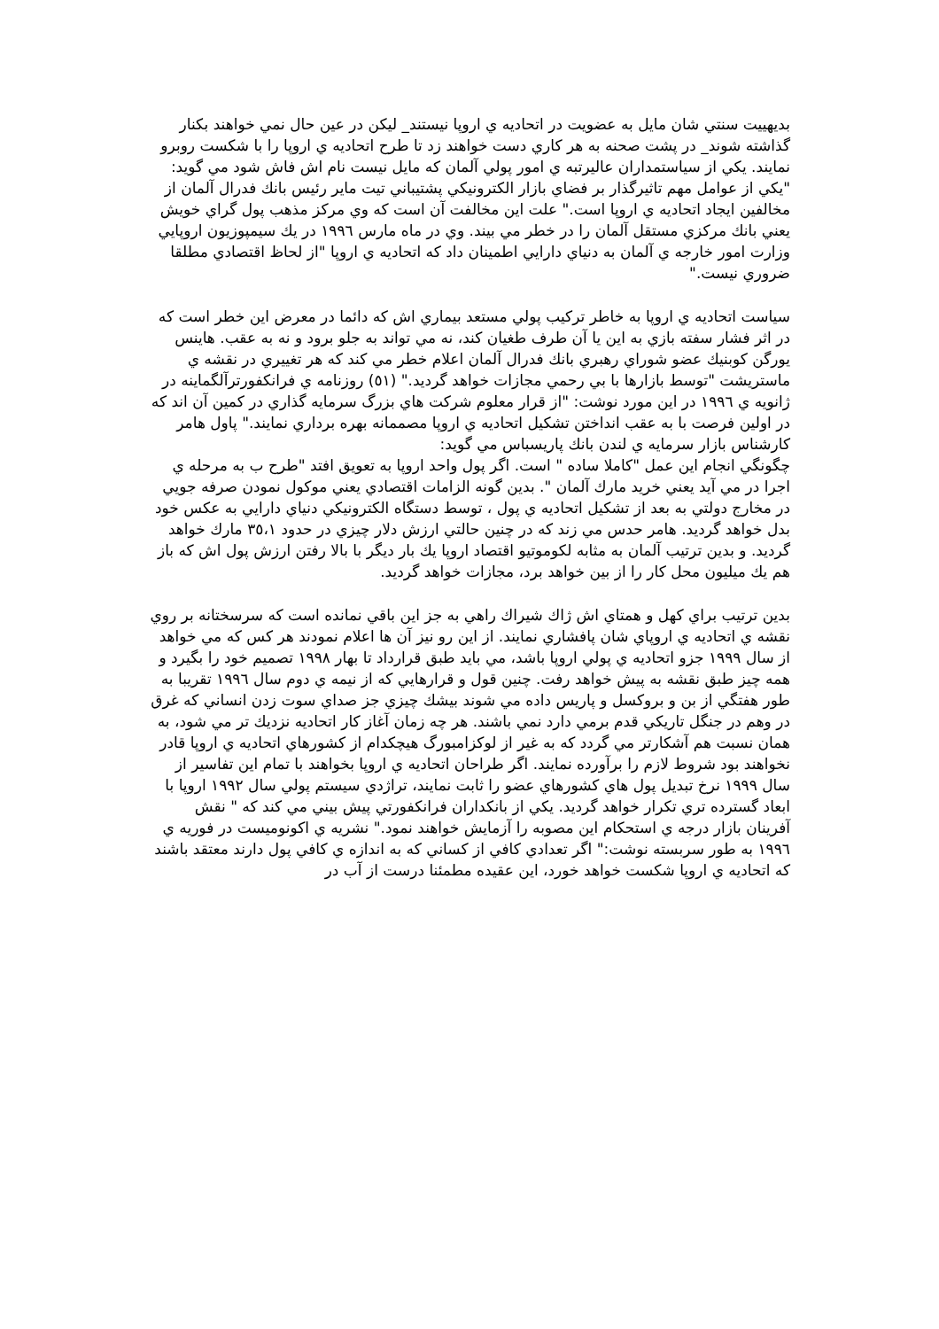بديهييت سنتي شان مايل به عضويت در اتحاديه ي اروپا نيستند_ ليكن در عين حال نمي خواهند بكنار گذاشته شوند_ در پشت صحنه به هر كاري دست خواهند زد تا طرح اتحاديه ي اروپا را با شكست روبرو نمايند. يكي از سياستمداران عاليرتبه ي امور پولي آلمان كه مايل نيست نام اش فاش شود مي گويد: "يكي از عوامل مهم تاثيرگذار بر فضاي بازار الكترونيكي پشتيباني تيت ماير رئيس بانك فدرال آلمان از مخالفين ايجاد اتحاديه ي اروپا است." علت اين مخالفت آن است كه وي مركز مذهب پول گراي خويش يعني بانك مركزي مستقل آلمان را در خطر مي بيند. وي در ماه مارس ١٩٩٦ در يك سيمپوزيون اروپايي وزارت امور خارجه ي آلمان به دنياي دارايي اطمينان داد كه اتحاديه ي اروپا "از لحاظ اقتصادي مطلقا ضروري نيست."
سياست اتحاديه ي اروپا به خاطر تركيب پولي مستعد بيماري اش كه دائما در معرض اين خطر است كه در اثر فشار سفته بازي به اين يا آن طرف طغيان كند، نه مي تواند به جلو برود و نه به عقب. هاينس يورگن كوبنيك عضو شوراي رهبري بانك فدرال آلمان اعلام خطر مي كند كه هر تغييري در نقشه ي ماستريشت "توسط بازارها با بي رحمي مجازات خواهد گرديد." (٥١) روزنامه ي فرانكفورترآلگماينه در ژانويه ي ١٩٩٦ در اين مورد نوشت: "از قرار معلوم شركت هاي بزرگ سرمايه گذاري در كمين آن اند كه در اولين فرصت با به عقب انداختن تشكيل اتحاديه ي اروپا مصممانه بهره برداري نمايند." پاول هامر كارشناس بازار سرمايه ي لندن بانك پاريسباس مي گويد:
چگونگي انجام اين عمل "كاملا ساده " است. اگر پول واحد اروپا به تعويق افتد "طرح ب به مرحله ي اجرا در مي آيد يعني خريد مارك آلمان ". بدين گونه الزامات اقتصادي يعني موكول نمودن صرفه جويي در مخارج دولتي به بعد از تشكيل اتحاديه ي پول ، توسط دستگاه الكترونيكي دنياي دارايي به عكس خود بدل خواهد گرديد. هامر حدس مي زند كه در چنين حالتي ارزش دلار چيزي در حدود ٣٥،١ مارك خواهد گرديد. و بدين ترتيب آلمان به مثابه لكوموتيو اقتصاد اروپا يك بار ديگر با بالا رفتن ارزش پول اش كه باز هم يك ميليون محل كار را از بين خواهد برد، مجازات خواهد گرديد.
بدين ترتيب براي كهل و همتاي اش ژاك شيراك راهي به جز اين باقي نمانده است كه سرسختانه بر روي نقشه ي اتحاديه ي اروپاي شان پافشاري نمايند. از اين رو نيز آن ها اعلام نمودند هر كس كه مي خواهد از سال ١٩٩٩ جزو اتحاديه ي پولي اروپا باشد، مي بايد طبق قرارداد تا بهار ١٩٩٨ تصميم خود را بگيرد و همه چيز طبق نقشه به پيش خواهد رفت. چنين قول و قرارهايي كه از نيمه ي دوم سال ١٩٩٦ تقريبا به طور هفتگي از بن و بروكسل و پاريس داده مي شوند بيشك چيزي جز صداي سوت زدن انساني كه غرق در وهم در جنگل تاريكي قدم برمي دارد نمي باشند. هر چه زمان آغاز كار اتحاديه نزديك تر مي شود، به همان نسبت هم آشكارتر مي گردد كه به غير از لوكزامبورگ هيچكدام از كشورهاي اتحاديه ي اروپا قادر نخواهند بود شروط لازم را برآورده نمايند. اگر طراحان اتحاديه ي اروپا بخواهند با تمام اين تفاسير از سال ١٩٩٩ نرخ تبديل پول هاي كشورهاي عضو را ثابت نمايند، تراژدي سيستم پولي سال ١٩٩٢ اروپا با ابعاد گسترده تري تكرار خواهد گرديد. يكي از بانكداران فرانكفورتي پيش بيني مي كند كه " نقش آفرينان بازار درجه ي استحكام اين مصوبه را آزمايش خواهند نمود." نشريه ي اكونوميست در فوريه ي ١٩٩٦ به طور سربسته نوشت:" اگر تعدادي كافي از كساني كه به اندازه ي كافي پول دارند معتقد باشند كه اتحاديه ي اروپا شكست خواهد خورد، اين عقيده مطمئنا درست از آب در